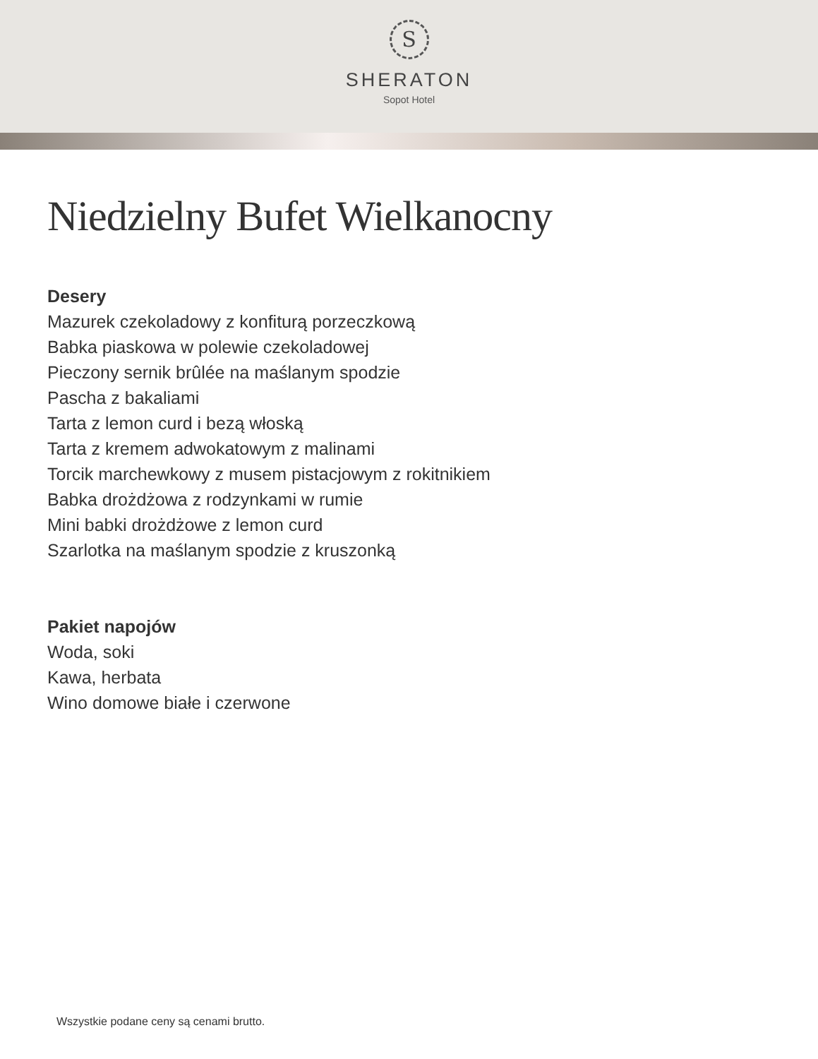S
SHERATON
Sopot Hotel
Niedzielny Bufet Wielkanocny
Desery
Mazurek czekoladowy z konfiturą porzeczkową
Babka piaskowa w polewie czekoladowej
Pieczony sernik brûlée na maślanym spodzie
Pascha z bakaliami
Tarta z lemon curd i bezą włoską
Tarta z kremem adwokatowym z malinami
Torcik marchewkowy z musem pistacjowym z rokitnikiem
Babka drożdżowa z rodzynkami w rumie
Mini babki drożdżowe z lemon curd
Szarlotka na maślanym spodzie z kruszonką
Pakiet napojów
Woda, soki
Kawa, herbata
Wino domowe białe i czerwone
Wszystkie podane ceny są cenami brutto.